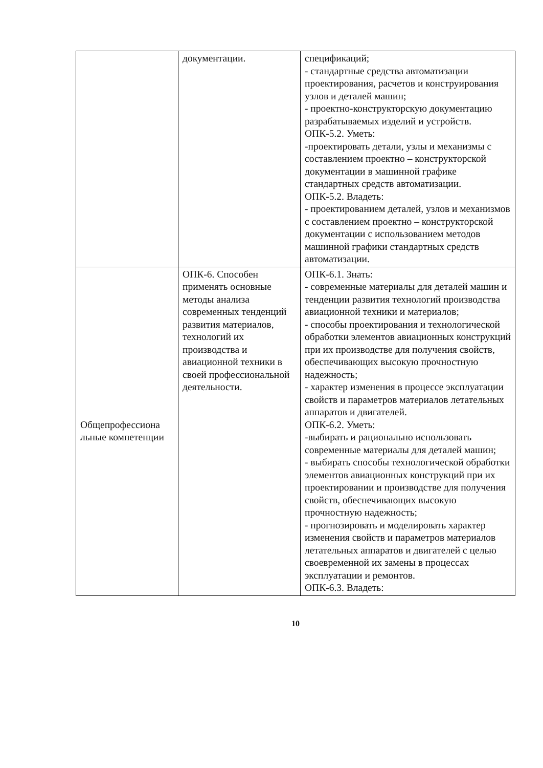| | документации. | спецификаций; - стандартные средства автоматизации проектирования, расчетов и конструирования узлов и деталей машин; - проектно-конструкторскую документацию разрабатываемых изделий и устройств. ОПК-5.2. Уметь: -проектировать детали, узлы и механизмы с составлением проектно – конструкторской документации в машинной графике стандартных средств автоматизации. ОПК-5.2. Владеть: - проектированием деталей, узлов и механизмов с составлением проектно – конструкторской документации с использованием методов машинной графики стандартных средств автоматизации. |
| Общепрофессиона льные компетенции | ОПК-6. Способен применять основные методы анализа современных тенденций развития материалов, технологий их производства и авиационной техники в своей профессиональной деятельности. | ОПК-6.1. Знать: - современные материалы для деталей машин и тенденции развития технологий производства авиационной техники и материалов; - способы проектирования и технологической обработки элементов авиационных конструкций при их производстве для получения свойств, обеспечивающих высокую прочностную надежность; - характер изменения в процессе эксплуатации свойств и параметров материалов летательных аппаратов и двигателей. ОПК-6.2. Уметь: -выбирать и рационально использовать современные материалы для деталей машин; - выбирать способы технологической обработки элементов авиационных конструкций при их проектировании и производстве для получения свойств, обеспечивающих высокую прочностную надежность; - прогнозировать и моделировать характер изменения свойств и параметров материалов летательных аппаратов и двигателей с целью своевременной их замены в процессах эксплуатации и ремонтов. ОПК-6.3. Владеть: |
10